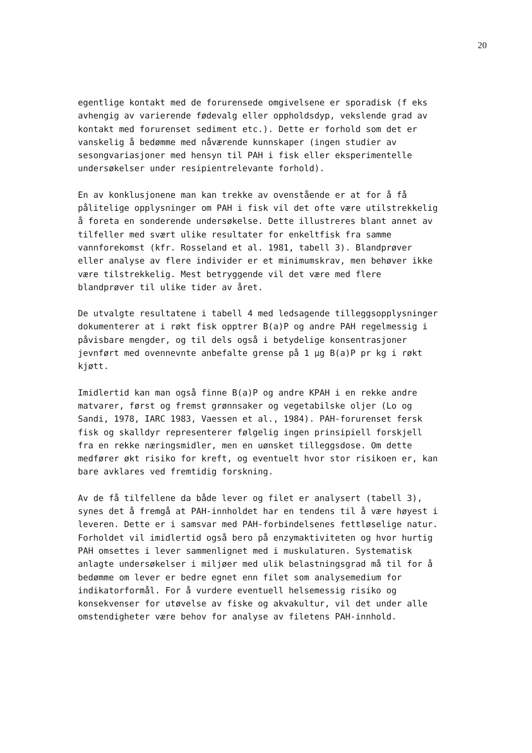20
egentlige kontakt med de forurensede omgivelsene er sporadisk (f eks avhengig av varierende fødevalg eller oppholdsdyp, vekslende grad av kontakt med forurenset sediment etc.). Dette er forhold som det er vanskelig å bedømme med nåværende kunnskaper (ingen studier av sesongvariasjoner med hensyn til PAH i fisk eller eksperimentelle undersøkelser under resipientrelevante forhold).
En av konklusjonene man kan trekke av ovenstående er at for å få pålitelige opplysninger om PAH i fisk vil det ofte være utilstrekkelig å foreta en sonderende undersøkelse. Dette illustreres blant annet av tilfeller med svært ulike resultater for enkeltfisk fra samme vannforekomst (kfr. Rosseland et al. 1981, tabell 3). Blandprøver eller analyse av flere individer er et minimumskrav, men behøver ikke være tilstrekkelig. Mest betryggende vil det være med flere blandprøver til ulike tider av året.
De utvalgte resultatene i tabell 4 med ledsagende tilleggsopplysninger dokumenterer at i røkt fisk opptrer B(a)P og andre PAH regelmessig i påvisbare mengder, og til dels også i betydelige konsentrasjoner jevnført med ovennevnte anbefalte grense på 1 µg B(a)P pr kg i røkt kjøtt.
Imidlertid kan man også finne B(a)P og andre KPAH i en rekke andre matvarer, først og fremst grønnsaker og vegetabilske oljer (Lo og Sandi, 1978, IARC 1983, Vaessen et al., 1984). PAH-forurenset fersk fisk og skalldyr representerer følgelig ingen prinsipiell forskjell fra en rekke næringsmidler, men en uønsket tilleggsdose. Om dette medfører økt risiko for kreft, og eventuelt hvor stor risikoen er, kan bare avklares ved fremtidig forskning.
Av de få tilfellene da både lever og filet er analysert (tabell 3), synes det å fremgå at PAH-innholdet har en tendens til å være høyest i leveren. Dette er i samsvar med PAH-forbindelsenes fettløselige natur. Forholdet vil imidlertid også bero på enzymaktiviteten og hvor hurtig PAH omsettes i lever sammenlignet med i muskulaturen. Systematisk anlagte undersøkelser i miljøer med ulik belastningsgrad må til for å bedømme om lever er bedre egnet enn filet som analysemedium for indikatorformål. For å vurdere eventuell helsemessig risiko og konsekvenser for utøvelse av fiske og akvakultur, vil det under alle omstendigheter være behov for analyse av filetens PAH-innhold.